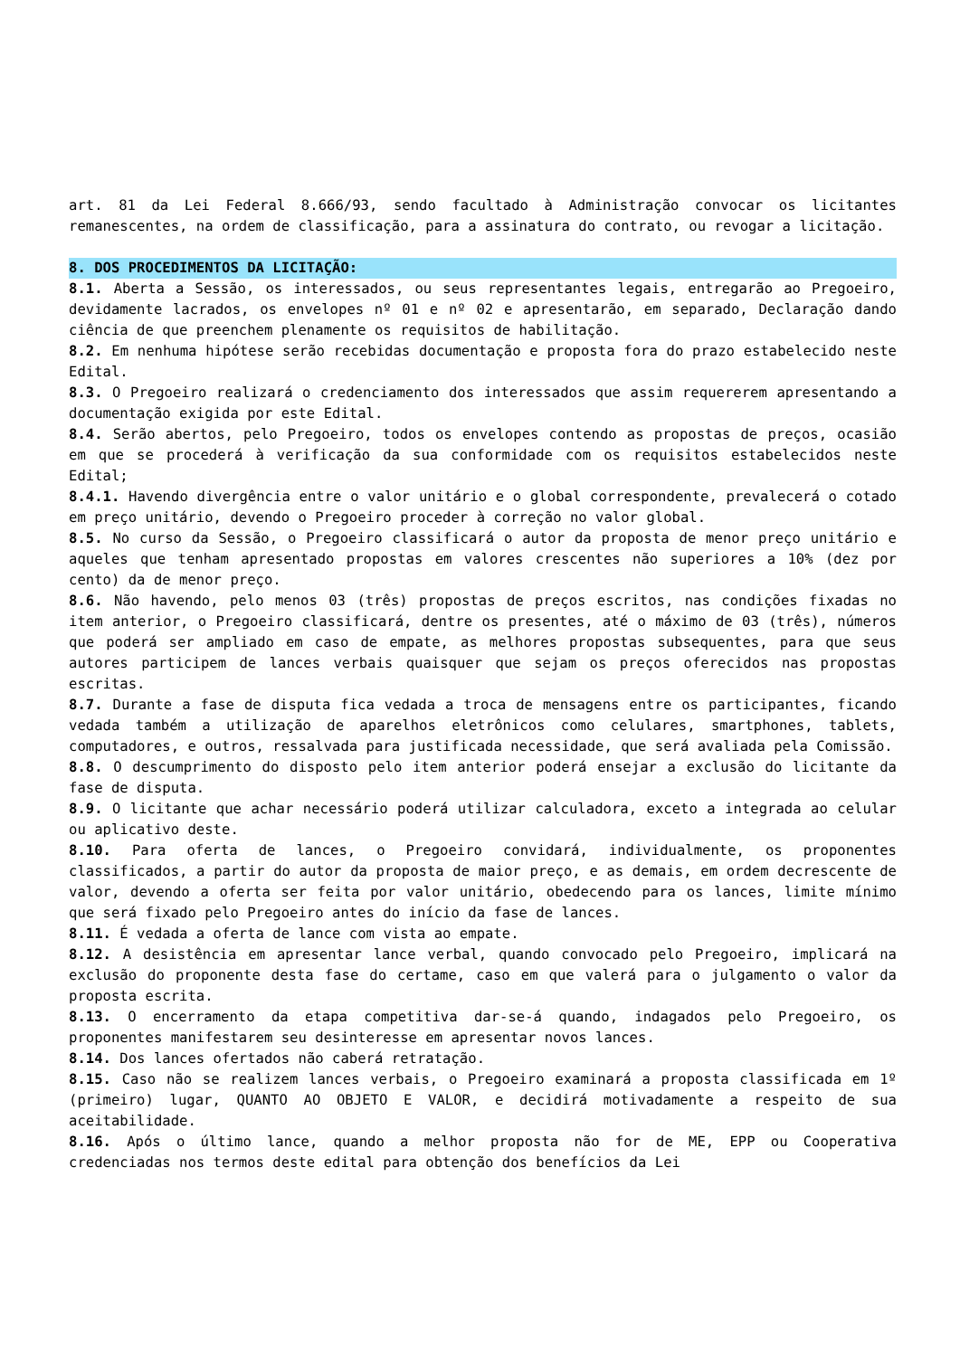art. 81 da Lei Federal 8.666/93, sendo facultado à Administração convocar os licitantes remanescentes, na ordem de classificação, para a assinatura do contrato, ou revogar a licitação.
8. DOS PROCEDIMENTOS DA LICITAÇÃO:
8.1. Aberta a Sessão, os interessados, ou seus representantes legais, entregarão ao Pregoeiro, devidamente lacrados, os envelopes nº 01 e nº 02 e apresentarão, em separado, Declaração dando ciência de que preenchem plenamente os requisitos de habilitação.
8.2. Em nenhuma hipótese serão recebidas documentação e proposta fora do prazo estabelecido neste Edital.
8.3. O Pregoeiro realizará o credenciamento dos interessados que assim requererem apresentando a documentação exigida por este Edital.
8.4. Serão abertos, pelo Pregoeiro, todos os envelopes contendo as propostas de preços, ocasião em que se procederá à verificação da sua conformidade com os requisitos estabelecidos neste Edital;
8.4.1. Havendo divergência entre o valor unitário e o global correspondente, prevalecerá o cotado em preço unitário, devendo o Pregoeiro proceder à correção no valor global.
8.5. No curso da Sessão, o Pregoeiro classificará o autor da proposta de menor preço unitário e aqueles que tenham apresentado propostas em valores crescentes não superiores a 10% (dez por cento) da de menor preço.
8.6. Não havendo, pelo menos 03 (três) propostas de preços escritos, nas condições fixadas no item anterior, o Pregoeiro classificará, dentre os presentes, até o máximo de 03 (três), números que poderá ser ampliado em caso de empate, as melhores propostas subsequentes, para que seus autores participem de lances verbais quaisquer que sejam os preços oferecidos nas propostas escritas.
8.7. Durante a fase de disputa fica vedada a troca de mensagens entre os participantes, ficando vedada também a utilização de aparelhos eletrônicos como celulares, smartphones, tablets, computadores, e outros, ressalvada para justificada necessidade, que será avaliada pela Comissão.
8.8. O descumprimento do disposto pelo item anterior poderá ensejar a exclusão do licitante da fase de disputa.
8.9. O licitante que achar necessário poderá utilizar calculadora, exceto a integrada ao celular ou aplicativo deste.
8.10. Para oferta de lances, o Pregoeiro convidará, individualmente, os proponentes classificados, a partir do autor da proposta de maior preço, e as demais, em ordem decrescente de valor, devendo a oferta ser feita por valor unitário, obedecendo para os lances, limite mínimo que será fixado pelo Pregoeiro antes do início da fase de lances.
8.11. É vedada a oferta de lance com vista ao empate.
8.12. A desistência em apresentar lance verbal, quando convocado pelo Pregoeiro, implicará na exclusão do proponente desta fase do certame, caso em que valerá para o julgamento o valor da proposta escrita.
8.13. O encerramento da etapa competitiva dar-se-á quando, indagados pelo Pregoeiro, os proponentes manifestarem seu desinteresse em apresentar novos lances.
8.14. Dos lances ofertados não caberá retratação.
8.15. Caso não se realizem lances verbais, o Pregoeiro examinará a proposta classificada em 1º (primeiro) lugar, QUANTO AO OBJETO E VALOR, e decidirá motivadamente a respeito de sua aceitabilidade.
8.16. Após o último lance, quando a melhor proposta não for de ME, EPP ou Cooperativa credenciadas nos termos deste edital para obtenção dos benefícios da Lei